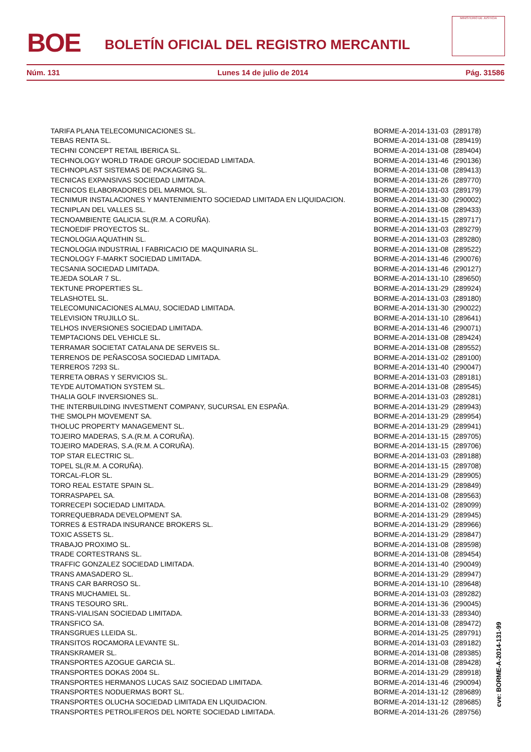BOE
BOLETÍN OFICIAL DEL REGISTRO MERCANTIL
MINISTERIO DE JUSTICIA
Núm. 131 Lunes 14 de julio de 2014 Pág. 31586
| TARIFA PLANA TELECOMUNICACIONES SL. | BORME-A-2014-131-03 | (289178) |
| TEBAS RENTA SL. | BORME-A-2014-131-08 | (289419) |
| TECHNI CONCEPT RETAIL IBERICA SL. | BORME-A-2014-131-08 | (289404) |
| TECHNOLOGY WORLD TRADE GROUP SOCIEDAD LIMITADA. | BORME-A-2014-131-46 | (290136) |
| TECHNOPLAST SISTEMAS DE PACKAGING SL. | BORME-A-2014-131-08 | (289413) |
| TECNICAS EXPANSIVAS SOCIEDAD LIMITADA. | BORME-A-2014-131-26 | (289770) |
| TECNICOS ELABORADORES DEL MARMOL SL. | BORME-A-2014-131-03 | (289179) |
| TECNIMUR INSTALACIONES Y MANTENIMIENTO SOCIEDAD LIMITADA EN LIQUIDACION. | BORME-A-2014-131-30 | (290002) |
| TECNIPLAN DEL VALLES SL. | BORME-A-2014-131-08 | (289433) |
| TECNOAMBIENTE GALICIA SL(R.M. A CORUÑA). | BORME-A-2014-131-15 | (289717) |
| TECNOEDIF PROYECTOS SL. | BORME-A-2014-131-03 | (289279) |
| TECNOLOGIA AQUATHIN SL. | BORME-A-2014-131-03 | (289280) |
| TECNOLOGIA INDUSTRIAL I FABRICACIO DE MAQUINARIA SL. | BORME-A-2014-131-08 | (289522) |
| TECNOLOGY F-MARKT SOCIEDAD LIMITADA. | BORME-A-2014-131-46 | (290076) |
| TECSANIA SOCIEDAD LIMITADA. | BORME-A-2014-131-46 | (290127) |
| TEJEDA SOLAR 7 SL. | BORME-A-2014-131-10 | (289650) |
| TEKTUNE PROPERTIES SL. | BORME-A-2014-131-29 | (289924) |
| TELASHOTEL SL. | BORME-A-2014-131-03 | (289180) |
| TELECOMUNICACIONES ALMAU, SOCIEDAD LIMITADA. | BORME-A-2014-131-30 | (290022) |
| TELEVISION TRUJILLO SL. | BORME-A-2014-131-10 | (289641) |
| TELHOS INVERSIONES SOCIEDAD LIMITADA. | BORME-A-2014-131-46 | (290071) |
| TEMPTACIONS DEL VEHICLE SL. | BORME-A-2014-131-08 | (289424) |
| TERRAMAR SOCIETAT CATALANA DE SERVEIS SL. | BORME-A-2014-131-08 | (289552) |
| TERRENOS DE PEÑASCOSA SOCIEDAD LIMITADA. | BORME-A-2014-131-02 | (289100) |
| TERREROS 7293 SL. | BORME-A-2014-131-40 | (290047) |
| TERRETA OBRAS Y SERVICIOS SL. | BORME-A-2014-131-03 | (289181) |
| TEYDE AUTOMATION SYSTEM SL. | BORME-A-2014-131-08 | (289545) |
| THALIA GOLF INVERSIONES SL. | BORME-A-2014-131-03 | (289281) |
| THE INTERBUILDING INVESTMENT COMPANY, SUCURSAL EN ESPAÑA. | BORME-A-2014-131-29 | (289943) |
| THE SMOLPH MOVEMENT SA. | BORME-A-2014-131-29 | (289954) |
| THOLUC PROPERTY MANAGEMENT SL. | BORME-A-2014-131-29 | (289941) |
| TOJEIRO MADERAS, S.A.(R.M. A CORUÑA). | BORME-A-2014-131-15 | (289705) |
| TOJEIRO MADERAS, S.A.(R.M. A CORUÑA). | BORME-A-2014-131-15 | (289706) |
| TOP STAR ELECTRIC SL. | BORME-A-2014-131-03 | (289188) |
| TOPEL SL(R.M. A CORUÑA). | BORME-A-2014-131-15 | (289708) |
| TORCAL-FLOR SL. | BORME-A-2014-131-29 | (289905) |
| TORO REAL ESTATE SPAIN SL. | BORME-A-2014-131-29 | (289849) |
| TORRASPAPEL SA. | BORME-A-2014-131-08 | (289563) |
| TORRECEPI SOCIEDAD LIMITADA. | BORME-A-2014-131-02 | (289099) |
| TORREQUEBRADA DEVELOPMENT SA. | BORME-A-2014-131-29 | (289945) |
| TORRES & ESTRADA INSURANCE BROKERS SL. | BORME-A-2014-131-29 | (289966) |
| TOXIC ASSETS SL. | BORME-A-2014-131-29 | (289847) |
| TRABAJO PROXIMO SL. | BORME-A-2014-131-08 | (289598) |
| TRADE CORTESTRANS SL. | BORME-A-2014-131-08 | (289454) |
| TRAFFIC GONZALEZ SOCIEDAD LIMITADA. | BORME-A-2014-131-40 | (290049) |
| TRANS AMASADERO SL. | BORME-A-2014-131-29 | (289947) |
| TRANS CAR BARROSO SL. | BORME-A-2014-131-10 | (289648) |
| TRANS MUCHAMIEL SL. | BORME-A-2014-131-03 | (289282) |
| TRANS TESOURO SRL. | BORME-A-2014-131-36 | (290045) |
| TRANS-VIALISAN SOCIEDAD LIMITADA. | BORME-A-2014-131-33 | (289340) |
| TRANSFICO SA. | BORME-A-2014-131-08 | (289472) |
| TRANSGRUES LLEIDA SL. | BORME-A-2014-131-25 | (289791) |
| TRANSITOS ROCAMORA LEVANTE SL. | BORME-A-2014-131-03 | (289182) |
| TRANSKRAMER SL. | BORME-A-2014-131-08 | (289385) |
| TRANSPORTES AZOGUE GARCIA SL. | BORME-A-2014-131-08 | (289428) |
| TRANSPORTES DOKAS 2004 SL. | BORME-A-2014-131-29 | (289918) |
| TRANSPORTES HERMANOS LUCAS SAIZ SOCIEDAD LIMITADA. | BORME-A-2014-131-46 | (290094) |
| TRANSPORTES NODUERMAS BORT SL. | BORME-A-2014-131-12 | (289689) |
| TRANSPORTES OLUCHA SOCIEDAD LIMITADA EN LIQUIDACION. | BORME-A-2014-131-12 | (289685) |
| TRANSPORTES PETROLIFEROS DEL NORTE SOCIEDAD LIMITADA. | BORME-A-2014-131-26 | (289756) |
cve: BORME-A-2014-131-99